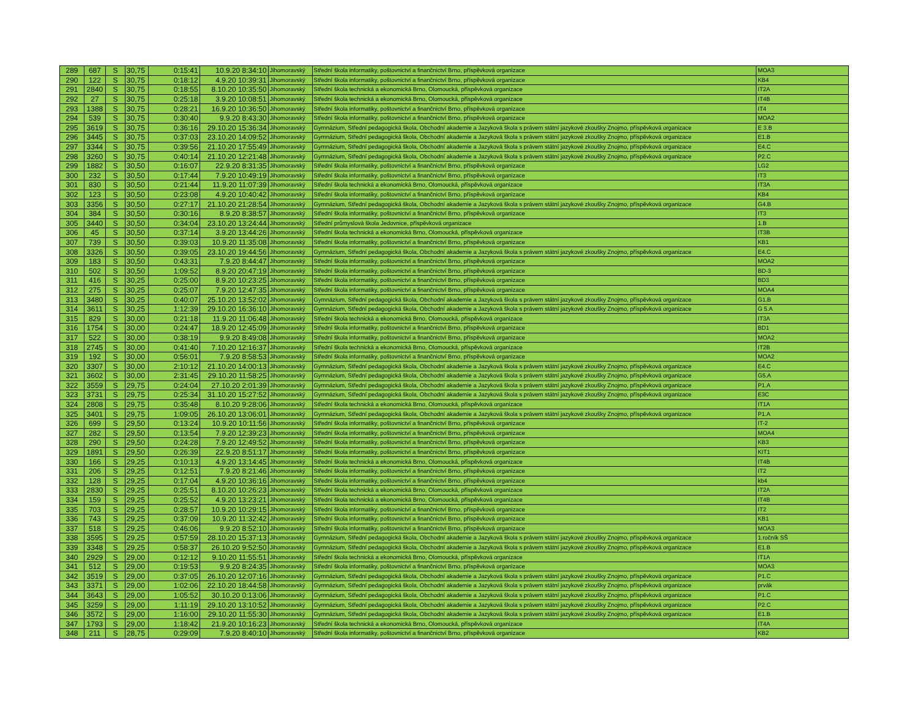| 289 | 687 | S | 30,75 | 0:15:41 | 10.9.20 8:34:10 | Jihomoravský | Střední škola informatiky, poštovnictví a finančnictví Brno, příspěvková organizace | MOA3 |
| 290 | 122 | S | 30,75 | 0:18:12 | 4.9.20 10:39:31 | Jihomoravský | Střední škola informatiky, poštovnictví a finančnictví Brno, příspěvková organizace | KB4 |
| 291 | 2840 | S | 30,75 | 0:18:55 | 8.10.20 10:35:50 | Jihomoravský | Střední škola technická a ekonomická Brno, Olomoucká, příspěvková organizace | IT2A |
| 292 | 27 | S | 30,75 | 0:25:18 | 3.9.20 10:08:51 | Jihomoravský | Střední škola technická a ekonomická Brno, Olomoucká, příspěvková organizace | IT4B |
| 293 | 1388 | S | 30,75 | 0:28:21 | 16.9.20 10:36:50 | Jihomoravský | Střední škola informatiky, poštovnictví a finančnictví Brno, příspěvková organizace | IT4 |
| 294 | 539 | S | 30,75 | 0:30:40 | 9.9.20 8:43:30 | Jihomoravský | Střední škola informatiky, poštovnictví a finančnictví Brno, příspěvková organizace | MOA2 |
| 295 | 3619 | S | 30,75 | 0:36:16 | 29.10.20 15:36:34 | Jihomoravský | Gymnázium, Střední pedagogická škola, Obchodní akademie a Jazyková škola s právem státní jazykové zkoušky Znojmo, příspěvková organizace | E 3.B |
| 296 | 3445 | S | 30,75 | 0:37:03 | 23.10.20 14:09:52 | Jihomoravský | Gymnázium, Střední pedagogická škola, Obchodní akademie a Jazyková škola s právem státní jazykové zkoušky Znojmo, příspěvková organizace | E1.B |
| 297 | 3344 | S | 30,75 | 0:39:56 | 21.10.20 17:55:49 | Jihomoravský | Gymnázium, Střední pedagogická škola, Obchodní akademie a Jazyková škola s právem státní jazykové zkoušky Znojmo, příspěvková organizace | E4.C |
| 298 | 3260 | S | 30,75 | 0:40:14 | 21.10.20 12:21:48 | Jihomoravský | Gymnázium, Střední pedagogická škola, Obchodní akademie a Jazyková škola s právem státní jazykové zkoušky Znojmo, příspěvková organizace | P2.C |
| 299 | 1882 | S | 30,50 | 0:16:07 | 22.9.20 8:31:35 | Jihomoravský | Střední škola informatiky, poštovnictví a finančnictví Brno, příspěvková organizace | LG2 |
| 300 | 232 | S | 30,50 | 0:17:44 | 7.9.20 10:49:19 | Jihomoravský | Střední škola informatiky, poštovnictví a finančnictví Brno, příspěvková organizace | IT3 |
| 301 | 830 | S | 30,50 | 0:21:44 | 11.9.20 11:07:39 | Jihomoravský | Střední škola technická a ekonomická Brno, Olomoucká, příspěvková organizace | IT3A |
| 302 | 123 | S | 30,50 | 0:23:08 | 4.9.20 10:40:42 | Jihomoravský | Střední škola informatiky, poštovnictví a finančnictví Brno, příspěvková organizace | KB4 |
| 303 | 3356 | S | 30,50 | 0:27:17 | 21.10.20 21:28:54 | Jihomoravský | Gymnázium, Střední pedagogická škola, Obchodní akademie a Jazyková škola s právem státní jazykové zkoušky Znojmo, příspěvková organizace | G4.B |
| 304 | 384 | S | 30,50 | 0:30:16 | 8.9.20 8:38:57 | Jihomoravský | Střední škola informatiky, poštovnictví a finančnictví Brno, příspěvková organizace | IT3 |
| 305 | 3440 | S | 30,50 | 0:34:04 | 23.10.20 13:24:44 | Jihomoravský | Střední průmyslová škola Jedovnice, příspěvková organizace | 1.B |
| 306 | 45 | S | 30,50 | 0:37:14 | 3.9.20 13:44:26 | Jihomoravský | Střední škola technická a ekonomická Brno, Olomoucká, příspěvková organizace | IT3B |
| 307 | 739 | S | 30,50 | 0:39:03 | 10.9.20 11:35:08 | Jihomoravský | Střední škola informatiky, poštovnictví a finančnictví Brno, příspěvková organizace | KB1 |
| 308 | 3326 | S | 30,50 | 0:39:05 | 23.10.20 19:44:56 | Jihomoravský | Gymnázium, Střední pedagogická škola, Obchodní akademie a Jazyková škola s právem státní jazykové zkoušky Znojmo, příspěvková organizace | E4.C |
| 309 | 183 | S | 30,50 | 0:43:31 | 7.9.20 8:44:47 | Jihomoravský | Střední škola informatiky, poštovnictví a finančnictví Brno, příspěvková organizace | MOA2 |
| 310 | 502 | S | 30,50 | 1:09:52 | 8.9.20 20:47:19 | Jihomoravský | Střední škola informatiky, poštovnictví a finančnictví Brno, příspěvková organizace | BD-3 |
| 311 | 416 | S | 30,25 | 0:25:00 | 8.9.20 10:23:25 | Jihomoravský | Střední škola informatiky, poštovnictví a finančnictví Brno, příspěvková organizace | BD3 |
| 312 | 275 | S | 30,25 | 0:25:07 | 7.9.20 12:47:35 | Jihomoravský | Střední škola informatiky, poštovnictví a finančnictví Brno, příspěvková organizace | MOA4 |
| 313 | 3480 | S | 30,25 | 0:40:07 | 25.10.20 13:52:02 | Jihomoravský | Gymnázium, Střední pedagogická škola, Obchodní akademie a Jazyková škola s právem státní jazykové zkoušky Znojmo, příspěvková organizace | G1.B |
| 314 | 3611 | S | 30,25 | 1:12:39 | 29.10.20 16:36:10 | Jihomoravský | Gymnázium, Střední pedagogická škola, Obchodní akademie a Jazyková škola s právem státní jazykové zkoušky Znojmo, příspěvková organizace | G 5.A |
| 315 | 829 | S | 30,00 | 0:21:18 | 11.9.20 11:06:48 | Jihomoravský | Střední škola technická a ekonomická Brno, Olomoucká, příspěvková organizace | IT3A |
| 316 | 1754 | S | 30,00 | 0:24:47 | 18.9.20 12:45:09 | Jihomoravský | Střední škola informatiky, poštovnictví a finančnictví Brno, příspěvková organizace | BD1 |
| 317 | 522 | S | 30,00 | 0:38:19 | 9.9.20 8:49:08 | Jihomoravský | Střední škola informatiky, poštovnictví a finančnictví Brno, příspěvková organizace | MOA2 |
| 318 | 2745 | S | 30,00 | 0:41:40 | 7.10.20 12:16:37 | Jihomoravský | Střední škola technická a ekonomická Brno, Olomoucká, příspěvková organizace | IT2B |
| 319 | 192 | S | 30,00 | 0:56:01 | 7.9.20 8:58:53 | Jihomoravský | Střední škola informatiky, poštovnictví a finančnictví Brno, příspěvková organizace | MOA2 |
| 320 | 3307 | S | 30,00 | 2:10:12 | 21.10.20 14:00:13 | Jihomoravský | Gymnázium, Střední pedagogická škola, Obchodní akademie a Jazyková škola s právem státní jazykové zkoušky Znojmo, příspěvková organizace | E4.C |
| 321 | 3602 | S | 30,00 | 2:31:45 | 29.10.20 11:58:25 | Jihomoravský | Gymnázium, Střední pedagogická škola, Obchodní akademie a Jazyková škola s právem státní jazykové zkoušky Znojmo, příspěvková organizace | G5.A |
| 322 | 3559 | S | 29,75 | 0:24:04 | 27.10.20 2:01:39 | Jihomoravský | Gymnázium, Střední pedagogická škola, Obchodní akademie a Jazyková škola s právem státní jazykové zkoušky Znojmo, příspěvková organizace | P1.A |
| 323 | 3731 | S | 29,75 | 0:25:34 | 31.10.20 15:27:52 | Jihomoravský | Gymnázium, Střední pedagogická škola, Obchodní akademie a Jazyková škola s právem státní jazykové zkoušky Znojmo, příspěvková organizace | E3C |
| 324 | 2808 | S | 29,75 | 0:35:48 | 8.10.20 9:28:06 | Jihomoravský | Střední škola technická a ekonomická Brno, Olomoucká, příspěvková organizace | IT1A |
| 325 | 3401 | S | 29,75 | 1:09:05 | 26.10.20 13:06:01 | Jihomoravský | Gymnázium, Střední pedagogická škola, Obchodní akademie a Jazyková škola s právem státní jazykové zkoušky Znojmo, příspěvková organizace | P1.A |
| 326 | 699 | S | 29,50 | 0:13:24 | 10.9.20 10:11:56 | Jihomoravský | Střední škola informatiky, poštovnictví a finančnictví Brno, příspěvková organizace | IT-2 |
| 327 | 282 | S | 29,50 | 0:13:54 | 7.9.20 12:39:23 | Jihomoravský | Střední škola informatiky, poštovnictví a finančnictví Brno, příspěvková organizace | MOA4 |
| 328 | 290 | S | 29,50 | 0:24:28 | 7.9.20 12:49:52 | Jihomoravský | Střední škola informatiky, poštovnictví a finančnictví Brno, příspěvková organizace | KB3 |
| 329 | 1891 | S | 29,50 | 0:26:39 | 22.9.20 8:51:17 | Jihomoravský | Střední škola informatiky, poštovnictví a finančnictví Brno, příspěvková organizace | KIT1 |
| 330 | 166 | S | 29,25 | 0:10:13 | 4.9.20 13:14:45 | Jihomoravský | Střední škola technická a ekonomická Brno, Olomoucká, příspěvková organizace | IT4B |
| 331 | 206 | S | 29,25 | 0:12:51 | 7.9.20 8:21:46 | Jihomoravský | Střední škola informatiky, poštovnictví a finančnictví Brno, příspěvková organizace | IT2 |
| 332 | 128 | S | 29,25 | 0:17:04 | 4.9.20 10:36:16 | Jihomoravský | Střední škola informatiky, poštovnictví a finančnictví Brno, příspěvková organizace | kb4 |
| 333 | 2830 | S | 29,25 | 0:25:51 | 8.10.20 10:26:23 | Jihomoravský | Střední škola technická a ekonomická Brno, Olomoucká, příspěvková organizace | IT2A |
| 334 | 159 | S | 29,25 | 0:25:52 | 4.9.20 13:23:21 | Jihomoravský | Střední škola technická a ekonomická Brno, Olomoucká, příspěvková organizace | IT4B |
| 335 | 703 | S | 29,25 | 0:28:57 | 10.9.20 10:29:15 | Jihomoravský | Střední škola informatiky, poštovnictví a finančnictví Brno, příspěvková organizace | IT2 |
| 336 | 743 | S | 29,25 | 0:37:09 | 10.9.20 11:32:42 | Jihomoravský | Střední škola informatiky, poštovnictví a finančnictví Brno, příspěvková organizace | KB1 |
| 337 | 518 | S | 29,25 | 0:46:06 | 9.9.20 8:52:10 | Jihomoravský | Střední škola informatiky, poštovnictví a finančnictví Brno, příspěvková organizace | MOA3 |
| 338 | 3595 | S | 29,25 | 0:57:59 | 28.10.20 15:37:13 | Jihomoravský | Gymnázium, Střední pedagogická škola, Obchodní akademie a Jazyková škola s právem státní jazykové zkoušky Znojmo, příspěvková organizace | 1.ročník SŠ |
| 339 | 3348 | S | 29,25 | 0:58:37 | 26.10.20 9:52:50 | Jihomoravský | Gymnázium, Střední pedagogická škola, Obchodní akademie a Jazyková škola s právem státní jazykové zkoušky Znojmo, příspěvková organizace | E1.B |
| 340 | 2929 | S | 29,00 | 0:12:12 | 9.10.20 11:55:51 | Jihomoravský | Střední škola technická a ekonomická Brno, Olomoucká, příspěvková organizace | IT1A |
| 341 | 512 | S | 29,00 | 0:19:53 | 9.9.20 8:24:35 | Jihomoravský | Střední škola informatiky, poštovnictví a finančnictví Brno, příspěvková organizace | MOA3 |
| 342 | 3519 | S | 29,00 | 0:37:05 | 26.10.20 12:07:16 | Jihomoravský | Gymnázium, Střední pedagogická škola, Obchodní akademie a Jazyková škola s právem státní jazykové zkoušky Znojmo, příspěvková organizace | P1.C |
| 343 | 3371 | S | 29,00 | 1:02:06 | 22.10.20 18:44:58 | Jihomoravský | Gymnázium, Střední pedagogická škola, Obchodní akademie a Jazyková škola s právem státní jazykové zkoušky Znojmo, příspěvková organizace | prvák |
| 344 | 3643 | S | 29,00 | 1:05:52 | 30.10.20 0:13:06 | Jihomoravský | Gymnázium, Střední pedagogická škola, Obchodní akademie a Jazyková škola s právem státní jazykové zkoušky Znojmo, příspěvková organizace | P1.C |
| 345 | 3259 | S | 29,00 | 1:11:19 | 29.10.20 13:10:52 | Jihomoravský | Gymnázium, Střední pedagogická škola, Obchodní akademie a Jazyková škola s právem státní jazykové zkoušky Znojmo, příspěvková organizace | P2.C |
| 346 | 3572 | S | 29,00 | 1:16:00 | 29.10.20 11:55:30 | Jihomoravský | Gymnázium, Střední pedagogická škola, Obchodní akademie a Jazyková škola s právem státní jazykové zkoušky Znojmo, příspěvková organizace | E1.B |
| 347 | 1793 | S | 29,00 | 1:18:42 | 21.9.20 10:16:23 | Jihomoravský | Střední škola technická a ekonomická Brno, Olomoucká, příspěvková organizace | IT4A |
| 348 | 211 | S | 28,75 | 0:29:09 | 7.9.20 8:40:10 | Jihomoravský | Střední škola informatiky, poštovnictví a finančnictví Brno, příspěvková organizace | KB2 |